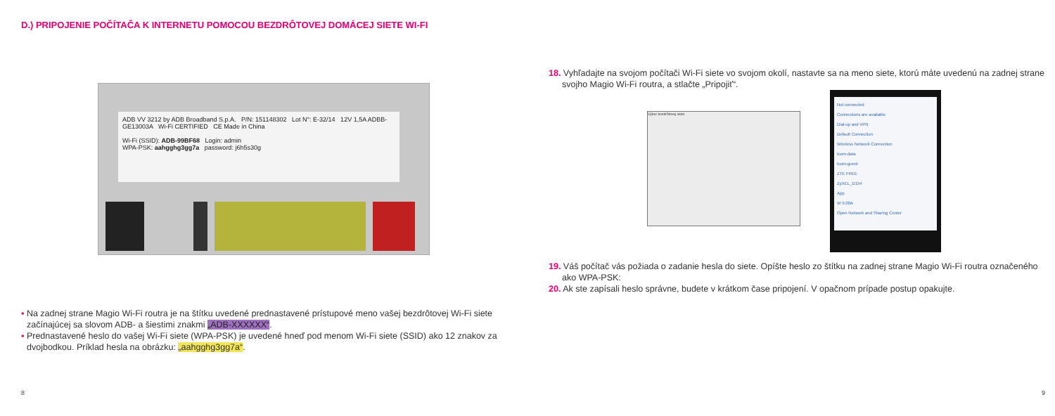D.) PRIPOJENIE POČÍTAČA K INTERNETU POMOCOU BEZDRÔTOVEJ DOMÁCEJ SIETE WI-FI
ADB VV 3212 by ADB Broadband S.p.A. P/N: 151148302 Lot N°: E-32/14 12V 1,5A ADBB-GE13003A Wi-Fi CERTIFIED CE Made in China
Wi-Fi (SSID): ADB-99BF68 Login: admin
WPA-PSK: aahgghg3gg7a password: j6h5s30g
▪ Na zadnej strane Magio Wi-Fi routra je na štítku uvedené prednastavené prístupové meno vašej bezdrôtovej Wi-Fi siete začínajúcej sa slovom ADB- a šiestimi znakmi „ADB-XXXXXX“.
▪ Prednastavené heslo do vašej Wi-Fi siete (WPA-PSK) je uvedené hneď pod menom Wi-Fi siete (SSID) ako 12 znakov za dvojbodkou. Príklad hesla na obrázku: „aahgghg3gg7a“.
8
18. Vyhľadajte na svojom počítači Wi-Fi siete vo svojom okolí, nastavte sa na meno siete, ktorú máte uvedenú na zadnej strane svojho Magio Wi-Fi routra, a stlačte „Pripojiť“.
Výber bezdrôtovej siete
Not connected
Connections are available
Dial-up and VPN
Default Connection
Wireless Network Connection
tcom-data
tcom-guest
ZTE FREE
ZyXEL_D154
App
W 9.00A
Open Network and Sharing Center
19. Váš počítač vás požiada o zadanie hesla do siete. Opíšte heslo zo štítku na zadnej strane Magio Wi-Fi routra označeného ako WPA-PSK:
20. Ak ste zapísali heslo správne, budete v krátkom čase pripojení. V opačnom prípade postup opakujte.
9